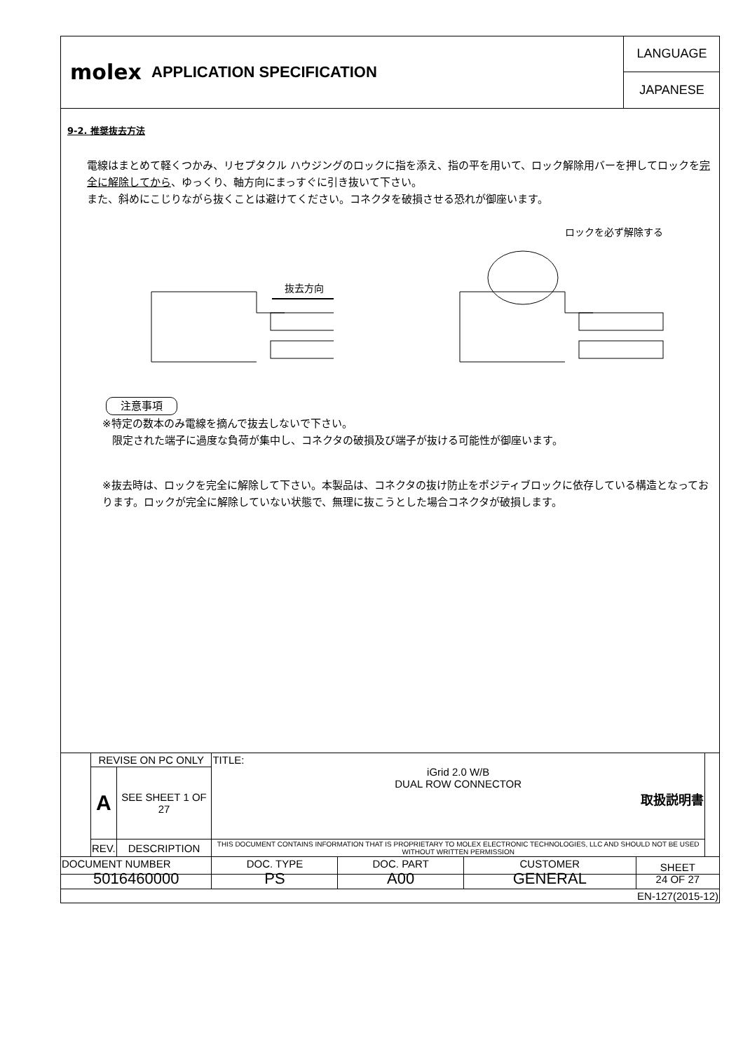molex
APPLICATION SPECIFICATION
LANGUAGE
JAPANESE
9-2. 推奨抜去方法
電線はまとめて軽くつかみ、リセプタクル ハウジングのロックに指を添え、指の平を用いて、ロック解除用バーを押してロックを完全に解除してから、ゆっくり、軸方向にまっすぐに引き抜いて下さい。
また、斜めにこじりながら抜くことは避けてください。コネクタを破損させる恐れが御座います。
抜去方向
ロックを必ず解除する
注意事項
※特定の数本のみ電線を摘んで抜去しないで下さい。
限定された端子に過度な負荷が集中し、コネクタの破損及び端子が抜ける可能性が御座います。
※抜去時は、ロックを完全に解除して下さい。本製品は、コネクタの抜け防止をポジティブロックに依存している構造となっております。ロックが完全に解除していない状態で、無理に抜こうとした場合コネクタが破損します。
| | REVISE ON PC ONLY | | TITLE: iGrid 2.0 W/B DUAL ROW CONNECTOR 取扱説明書 | | | | |
| | A | SEE SHEET 1 OF 27 | | | | | |
| | REV. | DESCRIPTION | THIS DOCUMENT CONTAINS INFORMATION THAT IS PROPRIETARY TO MOLEX ELECTRONIC TECHNOLOGIES, LLC AND SHOULD NOT BE USED WITHOUT WRITTEN PERMISSION | | | | |
| DOCUMENT NUMBER 5016460000 | | | DOC. TYPE PS | DOC. PART A00 | CUSTOMER GENERAL | SHEET 24 OF 27 | |
| EN-127(2015-12) | | | | | | | |